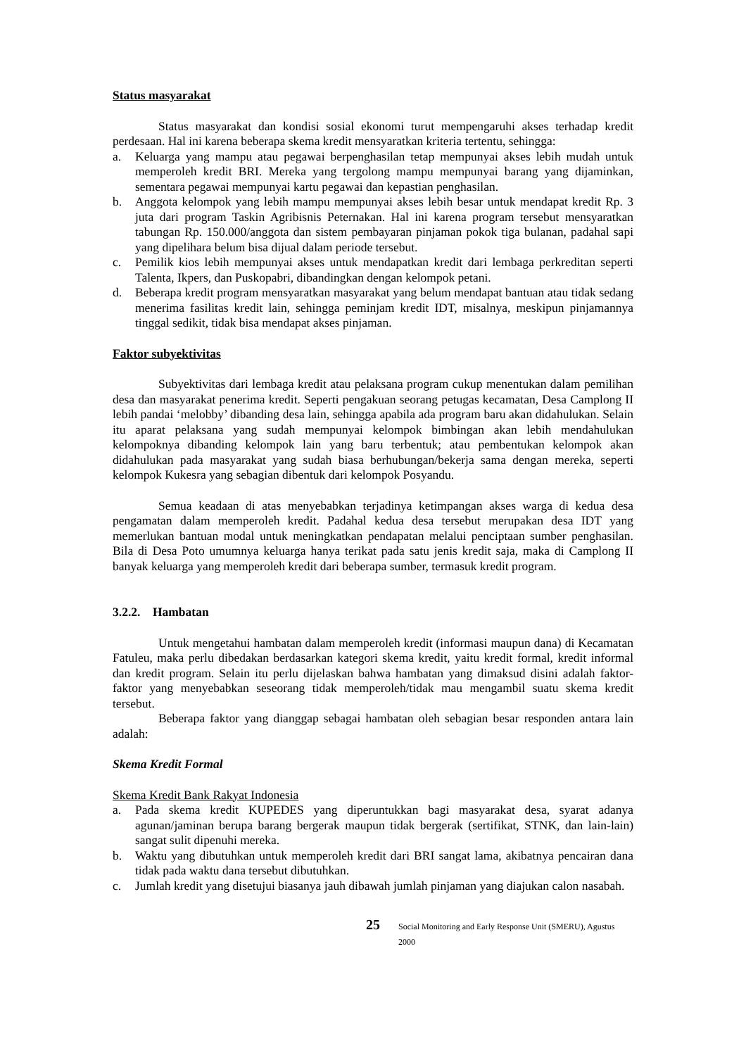Status masyarakat
Status masyarakat dan kondisi sosial ekonomi turut mempengaruhi akses terhadap kredit perdesaan. Hal ini karena beberapa skema kredit mensyaratkan kriteria tertentu, sehingga:
a. Keluarga yang mampu atau pegawai berpenghasilan tetap mempunyai akses lebih mudah untuk memperoleh kredit BRI. Mereka yang tergolong mampu mempunyai barang yang dijaminkan, sementara pegawai mempunyai kartu pegawai dan kepastian penghasilan.
b. Anggota kelompok yang lebih mampu mempunyai akses lebih besar untuk mendapat kredit Rp. 3 juta dari program Taskin Agribisnis Peternakan. Hal ini karena program tersebut mensyaratkan tabungan Rp. 150.000/anggota dan sistem pembayaran pinjaman pokok tiga bulanan, padahal sapi yang dipelihara belum bisa dijual dalam periode tersebut.
c. Pemilik kios lebih mempunyai akses untuk mendapatkan kredit dari lembaga perkreditan seperti Talenta, Ikpers, dan Puskopabri, dibandingkan dengan kelompok petani.
d. Beberapa kredit program mensyaratkan masyarakat yang belum mendapat bantuan atau tidak sedang menerima fasilitas kredit lain, sehingga peminjam kredit IDT, misalnya, meskipun pinjamannya tinggal sedikit, tidak bisa mendapat akses pinjaman.
Faktor subyektivitas
Subyektivitas dari lembaga kredit atau pelaksana program cukup menentukan dalam pemilihan desa dan masyarakat penerima kredit. Seperti pengakuan seorang petugas kecamatan, Desa Camplong II lebih pandai ‘melobby’ dibanding desa lain, sehingga apabila ada program baru akan didahulukan. Selain itu aparat pelaksana yang sudah mempunyai kelompok bimbingan akan lebih mendahulukan kelompoknya dibanding kelompok lain yang baru terbentuk; atau pembentukan kelompok akan didahulukan pada masyarakat yang sudah biasa berhubungan/bekerja sama dengan mereka, seperti kelompok Kukesra yang sebagian dibentuk dari kelompok Posyandu.
Semua keadaan di atas menyebabkan terjadinya ketimpangan akses warga di kedua desa pengamatan dalam memperoleh kredit. Padahal kedua desa tersebut merupakan desa IDT yang memerlukan bantuan modal untuk meningkatkan pendapatan melalui penciptaan sumber penghasilan. Bila di Desa Poto umumnya keluarga hanya terikat pada satu jenis kredit saja, maka di Camplong II banyak keluarga yang memperoleh kredit dari beberapa sumber, termasuk kredit program.
3.2.2. Hambatan
Untuk mengetahui hambatan dalam memperoleh kredit (informasi maupun dana) di Kecamatan Fatuleu, maka perlu dibedakan berdasarkan kategori skema kredit, yaitu kredit formal, kredit informal dan kredit program. Selain itu perlu dijelaskan bahwa hambatan yang dimaksud disini adalah faktor-faktor yang menyebabkan seseorang tidak memperoleh/tidak mau mengambil suatu skema kredit tersebut.
Beberapa faktor yang dianggap sebagai hambatan oleh sebagian besar responden antara lain adalah:
Skema Kredit Formal
Skema Kredit Bank Rakyat Indonesia
a. Pada skema kredit KUPEDES yang diperuntukkan bagi masyarakat desa, syarat adanya agunan/jaminan berupa barang bergerak maupun tidak bergerak (sertifikat, STNK, dan lain-lain) sangat sulit dipenuhi mereka.
b. Waktu yang dibutuhkan untuk memperoleh kredit dari BRI sangat lama, akibatnya pencairan dana tidak pada waktu dana tersebut dibutuhkan.
c. Jumlah kredit yang disetujui biasanya jauh dibawah jumlah pinjaman yang diajukan calon nasabah.
25 Social Monitoring and Early Response Unit (SMERU), Agustus 2000